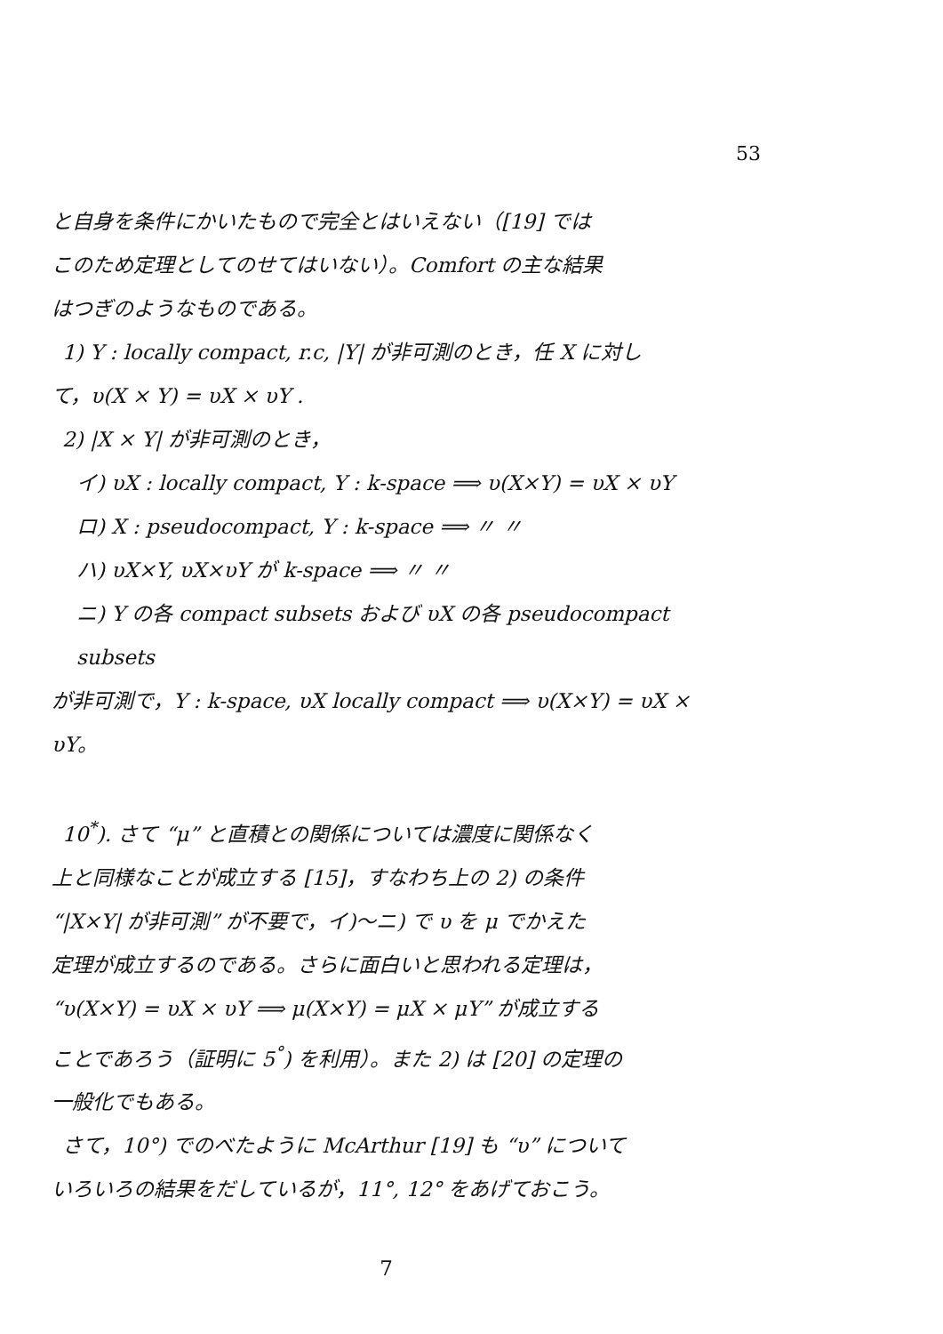53
と自身を条件にかいたもので完全とはいえない（[19] では
このため定理としてのせてはいない）。Comfort の主な結果
はつぎのようなものである。
1) Y : locally compact, r.c, |Y| が非可測のとき，任 X に対し
て，υ(X × Y) = υX × υY .
2) |X × Y| が非可測のとき，
イ) υX : locally compact, Y : k-space ⟹ υ(X×Y) = υX × υY
ロ) X : pseudocompact, Y : k-space ⟹ 〃 〃
ハ) υX×Y, υX×υY が k-space ⟹ 〃 〃
ニ) Y の各 compact subsets および υX の各 pseudocompact subsets
が非可測で，Y : k-space, υX locally compact ⟹ υ(X×Y) = υX × υY。
10<sup>*</sup>). さて “μ” と直積との関係については濃度に関係なく
上と同様なことが成立する [15]，すなわち上の 2) の条件
“|X×Y| が非可測” が不要で，イ)〜ニ) で υ を μ でかえた
定理が成立するのである。さらに面白いと思われる定理は，
“υ(X×Y) = υX × υY ⟹ μ(X×Y) = μX × μY” が成立する
ことであろう（証明に 5<sup>°</sup>) を利用）。また 2) は [20] の定理の
一般化でもある。
さて，10°) でのべたように McArthur [19] も “υ” について
いろいろの結果をだしているが，11°, 12° をあげておこう。
7